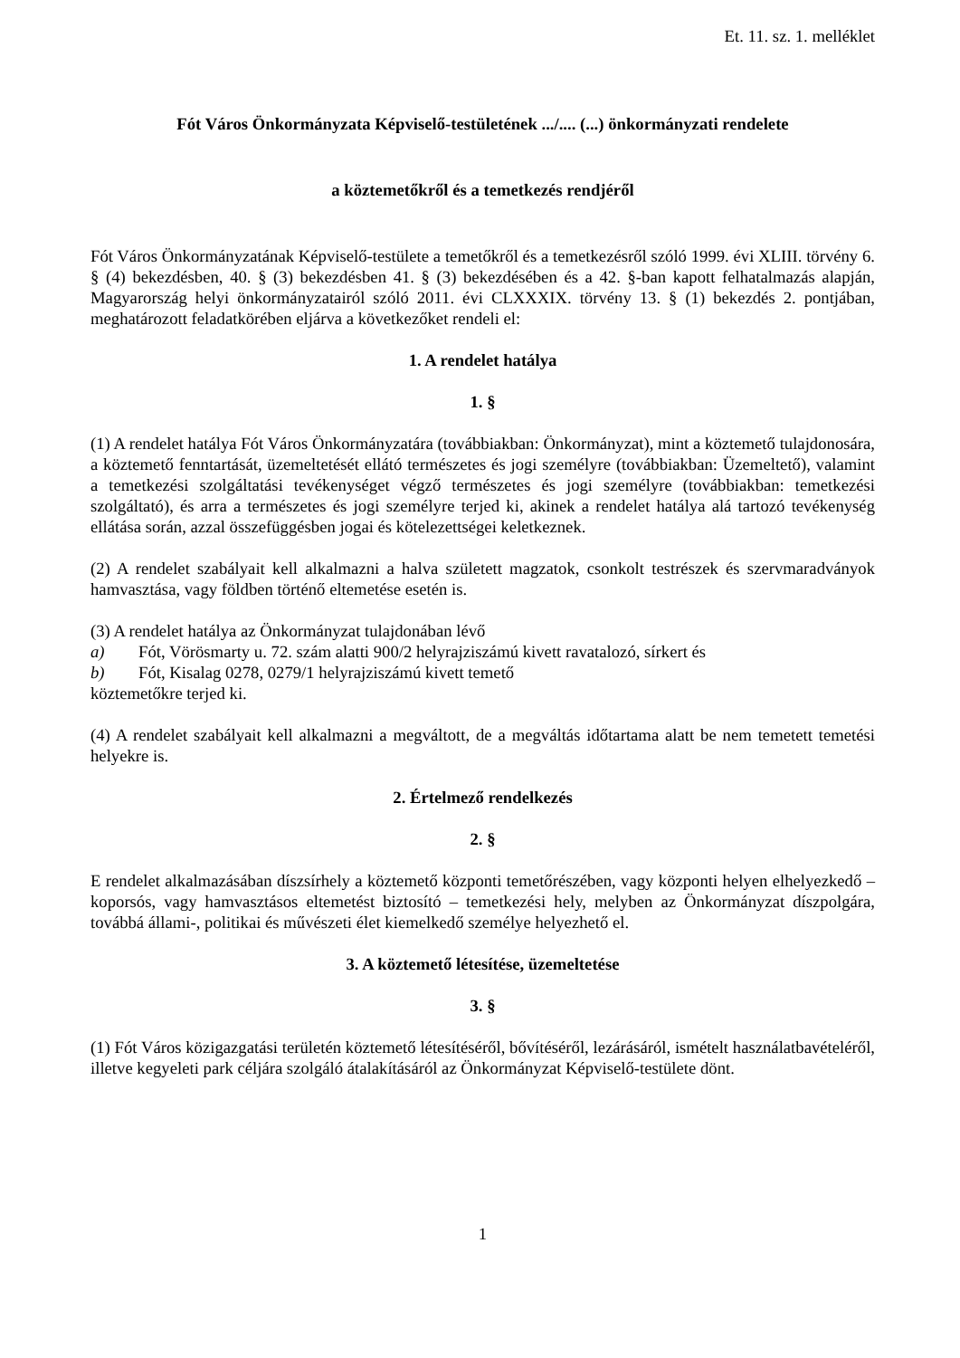Et. 11. sz. 1. melléklet
Fót Város Önkormányzata Képviselő-testületének .../.... (...) önkormányzati rendelete
a köztemetőkről és a temetkezés rendjéről
Fót Város Önkormányzatának Képviselő-testülete a temetőkről és a temetkezésről szóló 1999. évi XLIII. törvény 6. § (4) bekezdésben, 40. § (3) bekezdésben 41. § (3) bekezdésében és a 42. §-ban kapott felhatalmazás alapján, Magyarország helyi önkormányzatairól szóló 2011. évi CLXXXIX. törvény 13. § (1) bekezdés 2. pontjában, meghatározott feladatkörében eljárva a következőket rendeli el:
1. A rendelet hatálya
1. §
(1) A rendelet hatálya Fót Város Önkormányzatára (továbbiakban: Önkormányzat), mint a köztemető tulajdonosára, a köztemető fenntartását, üzemeltetését ellátó természetes és jogi személyre (továbbiakban: Üzemeltető), valamint a temetkezési szolgáltatási tevékenységet végző természetes és jogi személyre (továbbiakban: temetkezési szolgáltató), és arra a természetes és jogi személyre terjed ki, akinek a rendelet hatálya alá tartozó tevékenység ellátása során, azzal összefüggésben jogai és kötelezettségei keletkeznek.
(2) A rendelet szabályait kell alkalmazni a halva született magzatok, csonkolt testrészek és szervmaradványok hamvasztása, vagy földben történő eltemetése esetén is.
(3) A rendelet hatálya az Önkormányzat tulajdonában lévő
a) Fót, Vörösmarty u. 72. szám alatti 900/2 helyrajziszámú kivett ravatalozó, sírkert és
b) Fót, Kisalag 0278, 0279/1 helyrajziszámú kivett temető
köztemetőkre terjed ki.
(4) A rendelet szabályait kell alkalmazni a megváltott, de a megváltás időtartama alatt be nem temetett temetési helyekre is.
2. Értelmező rendelkezés
2. §
E rendelet alkalmazásában díszsírhely a köztemető központi temetőrészében, vagy központi helyen elhelyezkedő – koporsós, vagy hamvasztásos eltemetést biztosító – temetkezési hely, melyben az Önkormányzat díszpolgára, továbbá állami-, politikai és művészeti élet kiemelkedő személye helyezhető el.
3. A köztemető létesítése, üzemeltetése
3. §
(1) Fót Város közigazgatási területén köztemető létesítéséről, bővítéséről, lezárásáról, ismételt használatbavételéről, illetve kegyeleti park céljára szolgáló átalakításáról az Önkormányzat Képviselő-testülete dönt.
1